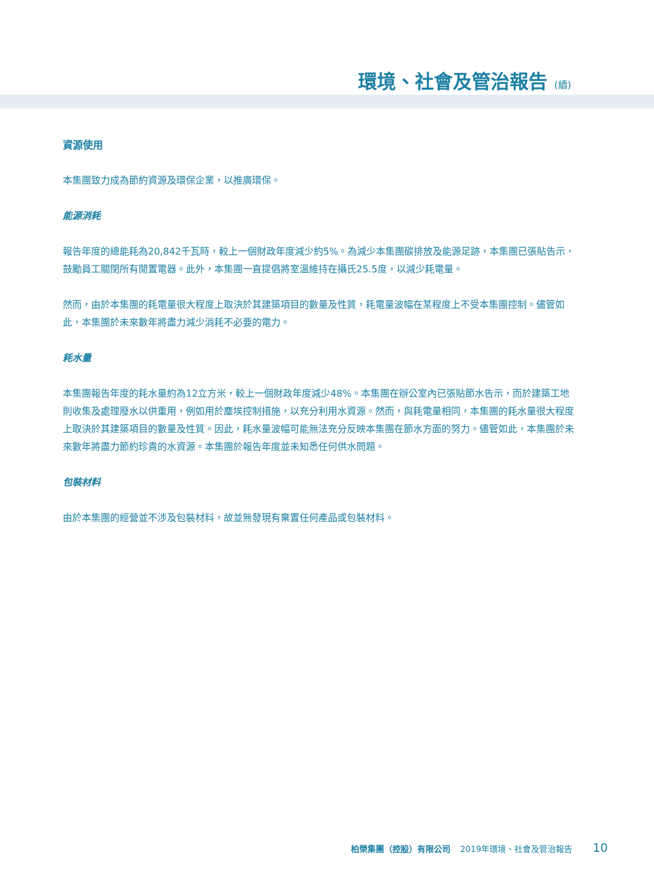環境、社會及管治報告 (續)
資源使用
本集團致力成為節約資源及環保企業，以推廣環保。
能源消耗
報告年度的總能耗為20,842千瓦時，較上一個財政年度減少約5%。為減少本集團碳排放及能源足跡，本集團已張貼告示，鼓勵員工關閉所有閒置電器。此外，本集團一直提倡將室溫維持在攝氏25.5度，以減少耗電量。
然而，由於本集團的耗電量很大程度上取決於其建築項目的數量及性質，耗電量波幅在某程度上不受本集團控制。儘管如此，本集團於未來數年將盡力減少消耗不必要的電力。
耗水量
本集團報告年度的耗水量約為12立方米，較上一個財政年度減少48%。本集團在辦公室內已張貼節水告示，而於建築工地則收集及處理廢水以供重用，例如用於塵埃控制措施，以充分利用水資源。然而，與耗電量相同，本集團的耗水量很大程度上取決於其建築項目的數量及性質。因此，耗水量波幅可能無法充分反映本集團在節水方面的努力。儘管如此，本集團於未來數年將盡力節約珍貴的水資源。本集團於報告年度並未知悉任何供水問題。
包裝材料
由於本集團的經營並不涉及包裝材料，故並無發現有棄置任何產品或包裝材料。
柏榮集團（控股）有限公司 2019年環境、社會及管治報告 10